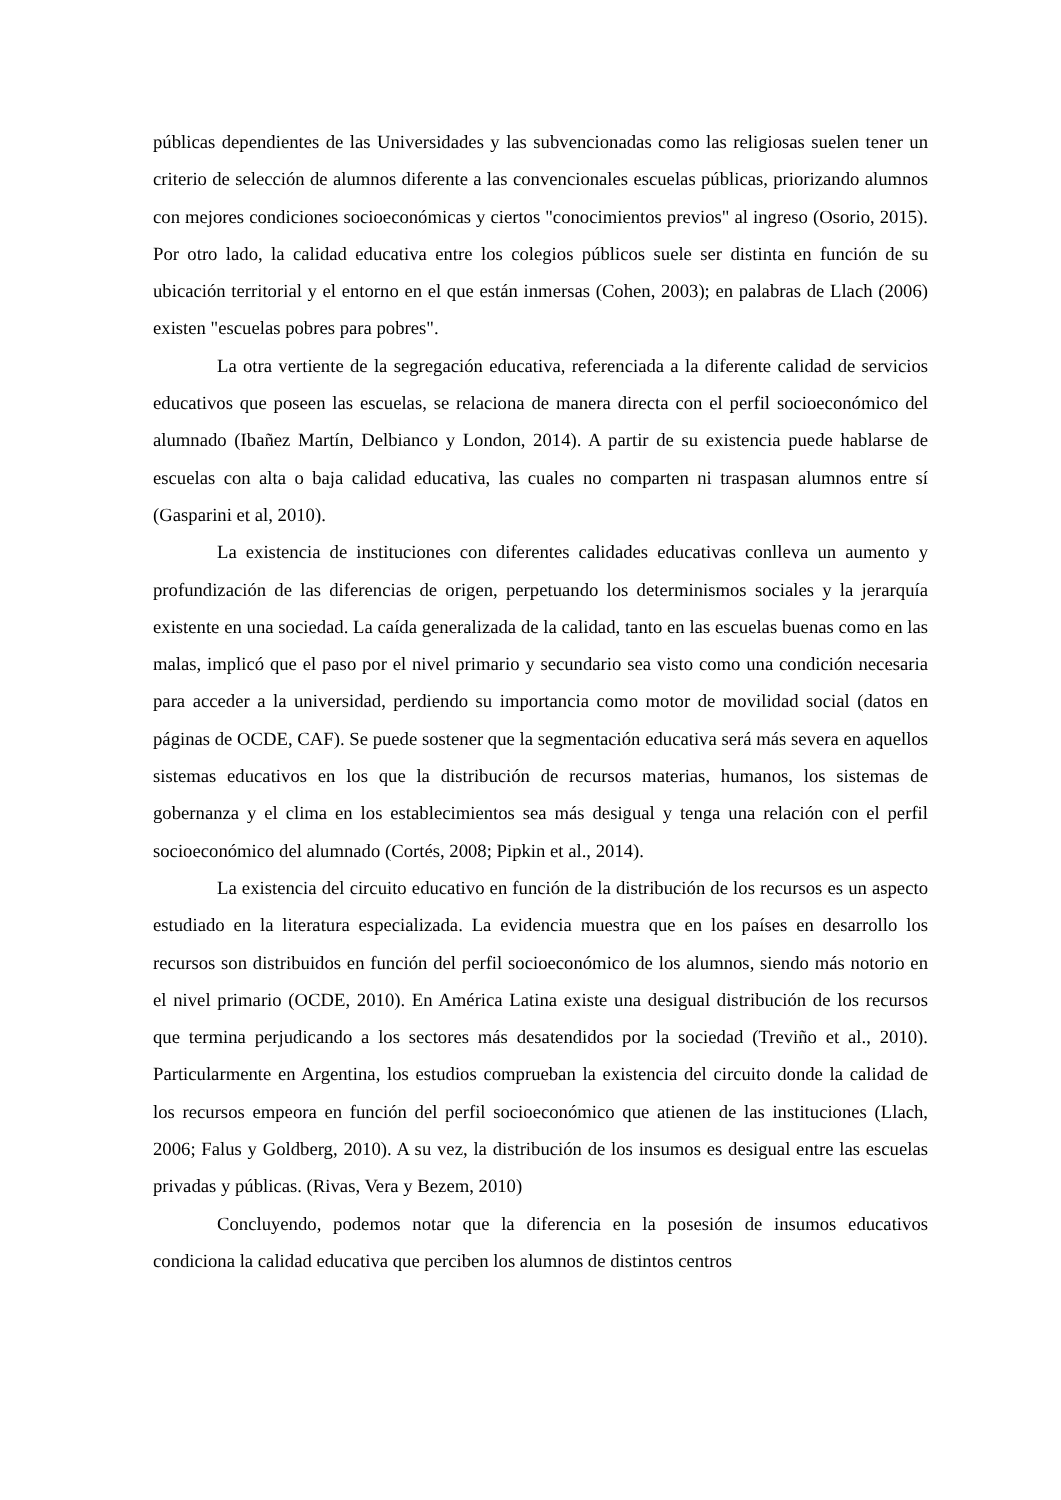públicas dependientes de las Universidades y las subvencionadas como las religiosas suelen tener un criterio de selección de alumnos diferente a las convencionales escuelas públicas, priorizando alumnos con mejores condiciones socioeconómicas y ciertos "conocimientos previos" al ingreso (Osorio, 2015). Por otro lado, la calidad educativa entre los colegios públicos suele ser distinta en función de su ubicación territorial y el entorno en el que están inmersas (Cohen, 2003); en palabras de Llach (2006) existen "escuelas pobres para pobres".
La otra vertiente de la segregación educativa, referenciada a la diferente calidad de servicios educativos que poseen las escuelas, se relaciona de manera directa con el perfil socioeconómico del alumnado (Ibañez Martín, Delbianco y London, 2014). A partir de su existencia puede hablarse de escuelas con alta o baja calidad educativa, las cuales no comparten ni traspasan alumnos entre sí (Gasparini et al, 2010).
La existencia de instituciones con diferentes calidades educativas conlleva un aumento y profundización de las diferencias de origen, perpetuando los determinismos sociales y la jerarquía existente en una sociedad. La caída generalizada de la calidad, tanto en las escuelas buenas como en las malas, implicó que el paso por el nivel primario y secundario sea visto como una condición necesaria para acceder a la universidad, perdiendo su importancia como motor de movilidad social (datos en páginas de OCDE, CAF). Se puede sostener que la segmentación educativa será más severa en aquellos sistemas educativos en los que la distribución de recursos materias, humanos, los sistemas de gobernanza y el clima en los establecimientos sea más desigual y tenga una relación con el perfil socioeconómico del alumnado (Cortés, 2008; Pipkin et al., 2014).
La existencia del circuito educativo en función de la distribución de los recursos es un aspecto estudiado en la literatura especializada. La evidencia muestra que en los países en desarrollo los recursos son distribuidos en función del perfil socioeconómico de los alumnos, siendo más notorio en el nivel primario (OCDE, 2010). En América Latina existe una desigual distribución de los recursos que termina perjudicando a los sectores más desatendidos por la sociedad (Treviño et al., 2010). Particularmente en Argentina, los estudios comprueban la existencia del circuito donde la calidad de los recursos empeora en función del perfil socioeconómico que atienen de las instituciones (Llach, 2006; Falus y Goldberg, 2010). A su vez, la distribución de los insumos es desigual entre las escuelas privadas y públicas. (Rivas, Vera y Bezem, 2010)
Concluyendo, podemos notar que la diferencia en la posesión de insumos educativos condiciona la calidad educativa que perciben los alumnos de distintos centros